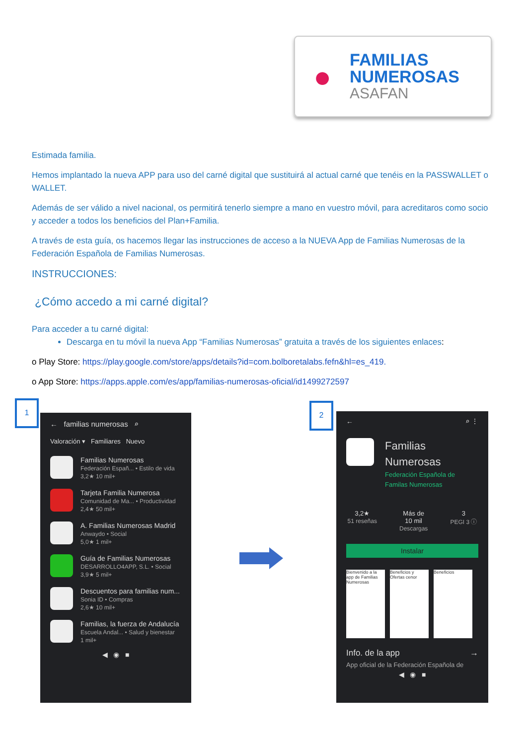●
FAMILIAS
NUMEROSAS
ASAFAN
Estimada familia.
Hemos implantado la nueva APP para uso del carné digital que sustituirá al actual carné que tenéis en la PASSWALLET o WALLET.
Además de ser válido a nivel nacional, os permitirá tenerlo siempre a mano en vuestro móvil, para acreditaros como socio y acceder a todos los beneficios del Plan+Familia.
A través de esta guía, os hacemos llegar las instrucciones de acceso a la NUEVA App de Familias Numerosas de la Federación Española de Familias Numerosas.
INSTRUCCIONES:
¿Cómo accedo a mi carné digital?
Para acceder a tu carné digital:
Descarga en tu móvil la nueva App “Familias Numerosas” gratuita a través de los siguientes enlaces:
o Play Store: https://play.google.com/store/apps/details?id=com.bolboretalabs.fefn&hl=es_419.
o App Store: https://apps.apple.com/es/app/familias-numerosas-oficial/id1499272597
1
← familias numerosas ⌕
Valoración ▾ Familiares Nuevo
Familias Numerosas
Federación Españ... • Estilo de vida
3,2★ 10 mil+
Tarjeta Familia Numerosa
Comunidad de Ma... • Productividad
2,4★ 50 mil+
A. Familias Numerosas Madrid
Anwaydo • Social
5,0★ 1 mil+
Guía de Familias Numerosas
DESARROLLO4APP, S.L. • Social
3,9★ 5 mil+
Descuentos para familias num...
Sonia ID • Compras
2,6★ 10 mil+
Familias, la fuerza de Andalucía
Escuela Andal... • Salud y bienestar
1 mil+
◀ ◉ ■
2
← ⌕ ⋮
Familias
Numerosas
Federación Española de
Familas Numerosas
3,2★
51 reseñas
Más de
10 mil
Descargas
3
PEGI 3 ⓘ
Instalar
Bienvenido a la app de Familias Numerosas
Beneficios y Ofertas cenor
Beneficios
Info. de la app →
App oficial de la Federación Española de
◀ ◉ ■